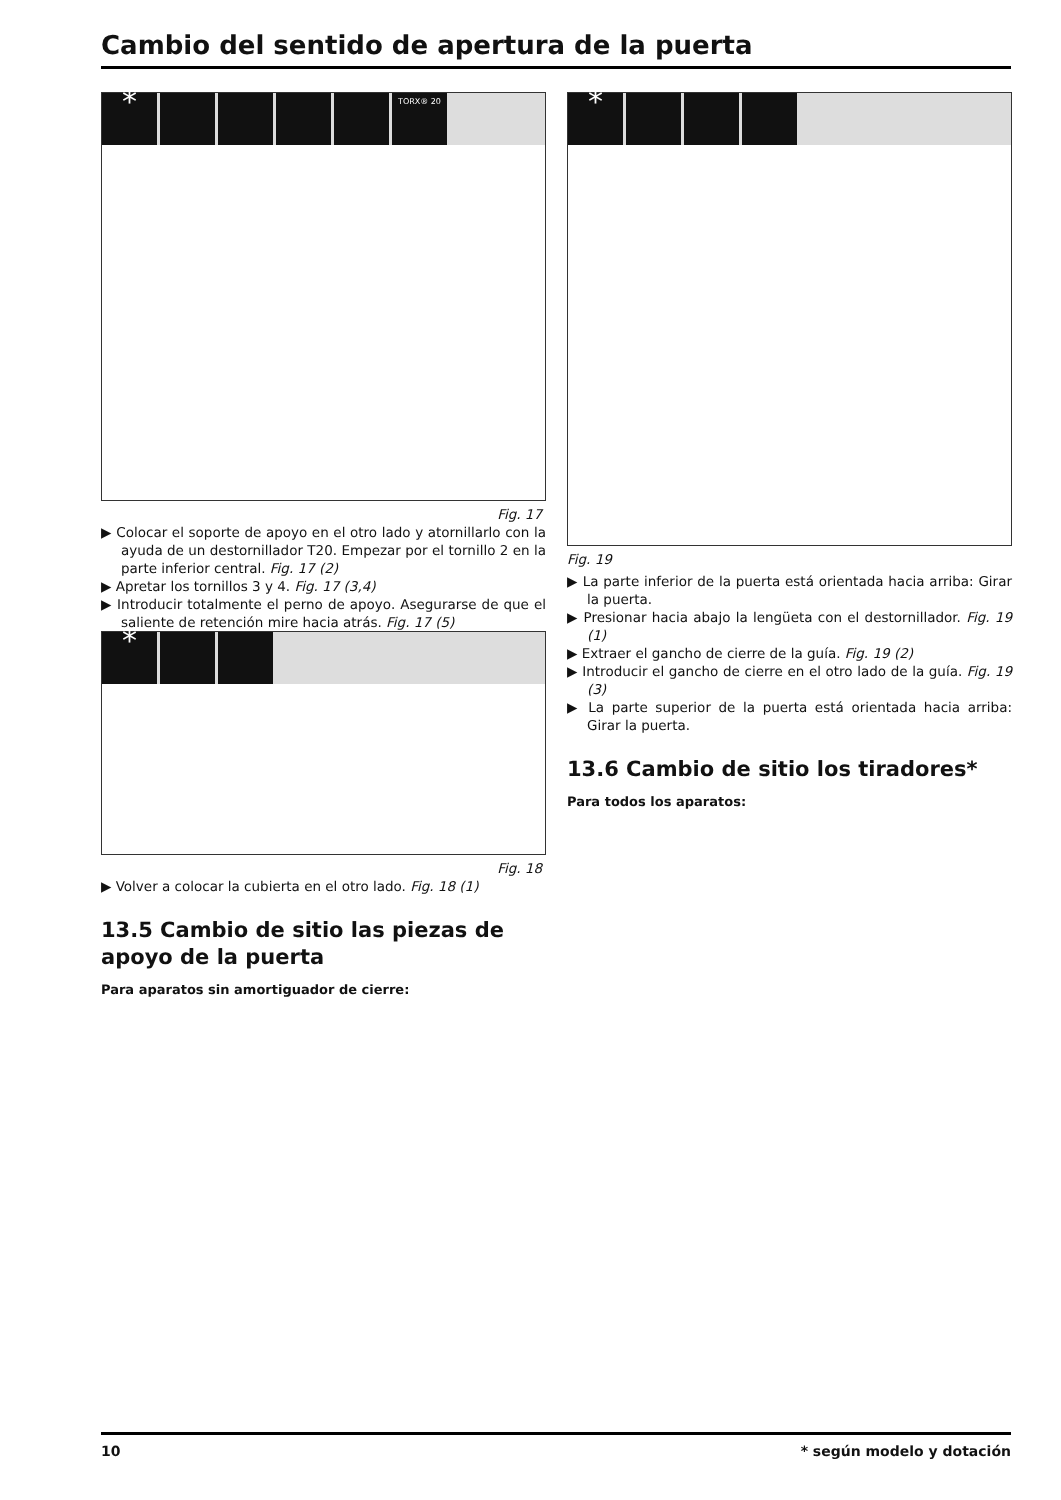Cambio del sentido de apertura de la puerta
* TORX® 20
Fig. 17
▶ Colocar el soporte de apoyo en el otro lado y atornillarlo con la ayuda de un destornillador T20. Empezar por el tornillo 2 en la parte inferior central. Fig. 17 (2)
▶ Apretar los tornillos 3 y 4. Fig. 17 (3,4)
▶ Introducir totalmente el perno de apoyo. Asegurarse de que el saliente de retención mire hacia atrás. Fig. 17 (5)
*
Fig. 18
▶ Volver a colocar la cubierta en el otro lado. Fig. 18 (1)
13.5 Cambio de sitio las piezas de apoyo de la puerta
Para aparatos sin amortiguador de cierre:
*
Fig. 19
▶ La parte inferior de la puerta está orientada hacia arriba: Girar la puerta.
▶ Presionar hacia abajo la lengüeta con el destornillador. Fig. 19 (1)
▶ Extraer el gancho de cierre de la guía. Fig. 19 (2)
▶ Introducir el gancho de cierre en el otro lado de la guía. Fig. 19 (3)
▶ La parte superior de la puerta está orientada hacia arriba: Girar la puerta.
13.6 Cambio de sitio los tiradores*
Para todos los aparatos:
10 * según modelo y dotación